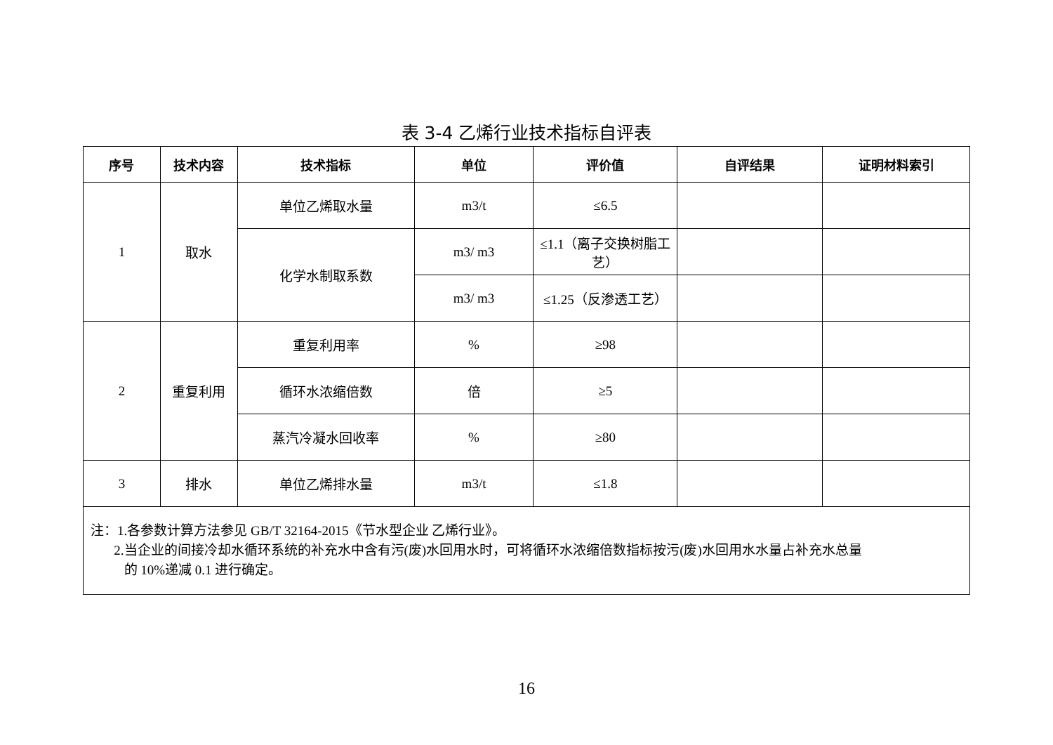表 3-4 乙烯行业技术指标自评表
| 序号 | 技术内容 | 技术指标 | 单位 | 评价值 | 自评结果 | 证明材料索引 |
| --- | --- | --- | --- | --- | --- | --- |
| 1 | 取水 | 单位乙烯取水量 | m3/t | ≤6.5 | | |
| | | 化学水制取系数 | m3/ m3 | ≤1.1（离子交换树脂工艺） | | |
| | | | m3/ m3 | ≤1.25（反渗透工艺） | | |
| 2 | 重复利用 | 重复利用率 | % | ≥98 | | |
| | | 循环水浓缩倍数 | 倍 | ≥5 | | |
| | | 蒸汽冷凝水回收率 | % | ≥80 | | |
| 3 | 排水 | 单位乙烯排水量 | m3/t | ≤1.8 | | |
| 注：1.各参数计算方法参见 GB/T 32164-2015《节水型企业 乙烯行业》。 2.当企业的间接冷却水循环系统的补充水中含有污(废)水回用水时，可将循环水浓缩倍数指标按污(废)水回用水水量占补充水总量 的 10%递减 0.1 进行确定。 | | | | | | |
16